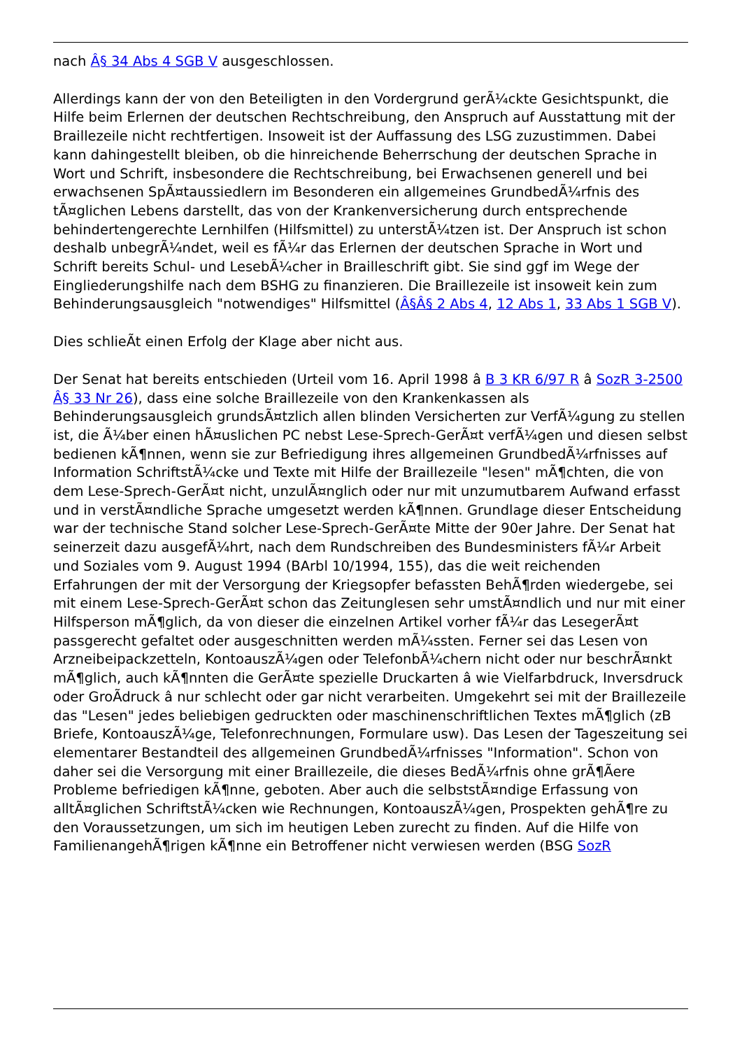nach Â§ 34 Abs 4 SGB V ausgeschlossen.
Allerdings kann der von den Beteiligten in den Vordergrund gerÃ¼ckte Gesichtspunkt, die Hilfe beim Erlernen der deutschen Rechtschreibung, den Anspruch auf Ausstattung mit der Braillezeile nicht rechtfertigen. Insoweit ist der Auffassung des LSG zuzustimmen. Dabei kann dahingestellt bleiben, ob die hinreichende Beherrschung der deutschen Sprache in Wort und Schrift, insbesondere die Rechtschreibung, bei Erwachsenen generell und bei erwachsenen SpÃ¤taussiedlern im Besonderen ein allgemeines GrundbedÃ¼rfnis des tÃ¤glichen Lebens darstellt, das von der Krankenversicherung durch entsprechende behindertengerechte Lernhilfen (Hilfsmittel) zu unterstÃ¼tzen ist. Der Anspruch ist schon deshalb unbegrÃ¼ndet, weil es fÃ¼r das Erlernen der deutschen Sprache in Wort und Schrift bereits Schul- und LesebÃ¼cher in Brailleschrift gibt. Sie sind ggf im Wege der Eingliederungshilfe nach dem BSHG zu finanzieren. Die Braillezeile ist insoweit kein zum Behinderungsausgleich "notwendiges" Hilfsmittel (Â§Â§ 2 Abs 4, 12 Abs 1, 33 Abs 1 SGB V).
Dies schlieÃt einen Erfolg der Klage aber nicht aus.
Der Senat hat bereits entschieden (Urteil vom 16. April 1998 â B 3 KR 6/97 R â SozR 3-2500 Â§ 33 Nr 26), dass eine solche Braillezeile von den Krankenkassen als Behinderungsausgleich grundsÃ¤tzlich allen blinden Versicherten zur VerfÃ¼gung zu stellen ist, die Ã¼ber einen hÃ¤uslichen PC nebst Lese-Sprech-GerÃ¤t verfÃ¼gen und diesen selbst bedienen kÃ¶nnen, wenn sie zur Befriedigung ihres allgemeinen GrundbedÃ¼rfnisses auf Information SchriftstÃ¼cke und Texte mit Hilfe der Braillezeile "lesen" mÃ¶chten, die von dem Lese-Sprech-GerÃ¤t nicht, unzulÃ¤nglich oder nur mit unzumutbarem Aufwand erfasst und in verstÃ¤ndliche Sprache umgesetzt werden kÃ¶nnen. Grundlage dieser Entscheidung war der technische Stand solcher Lese-Sprech-GerÃ¤te Mitte der 90er Jahre. Der Senat hat seinerzeit dazu ausgefÃ¼hrt, nach dem Rundschreiben des Bundesministers fÃ¼r Arbeit und Soziales vom 9. August 1994 (BArbl 10/1994, 155), das die weit reichenden Erfahrungen der mit der Versorgung der Kriegsopfer befassten BehÃ¶rden wiedergebe, sei mit einem Lese-Sprech-GerÃ¤t schon das Zeitunglesen sehr umstÃ¤ndlich und nur mit einer Hilfsperson mÃ¶glich, da von dieser die einzelnen Artikel vorher fÃ¼r das LesegerÃ¤t passgerecht gefaltet oder ausgeschnitten werden mÃ¼ssten. Ferner sei das Lesen von Arzneibeipackzetteln, KontoauszÃ¼gen oder TelefonbÃ¼chern nicht oder nur beschrÃ¤nkt mÃ¶glich, auch kÃ¶nnten die GerÃ¤te spezielle Druckarten â wie Vielfarbdruck, Inversdruck oder GroÃdruck â nur schlecht oder gar nicht verarbeiten. Umgekehrt sei mit der Braillezeile das "Lesen" jedes beliebigen gedruckten oder maschinenschriftlichen Textes mÃ¶glich (zB Briefe, KontoauszÃ¼ge, Telefonrechnungen, Formulare usw). Das Lesen der Tageszeitung sei elementarer Bestandteil des allgemeinen GrundbedÃ¼rfnisses "Information". Schon von daher sei die Versorgung mit einer Braillezeile, die dieses BedÃ¼rfnis ohne grÃ¶Ãere Probleme befriedigen kÃ¶nne, geboten. Aber auch die selbststÃ¤ndige Erfassung von alltÃ¤glichen SchriftstÃ¼cken wie Rechnungen, KontoauszÃ¼gen, Prospekten gehÃ¶re zu den Voraussetzungen, um sich im heutigen Leben zurecht zu finden. Auf die Hilfe von FamilienangehÃ¶rigen kÃ¶nne ein Betroffener nicht verwiesen werden (BSG SozR